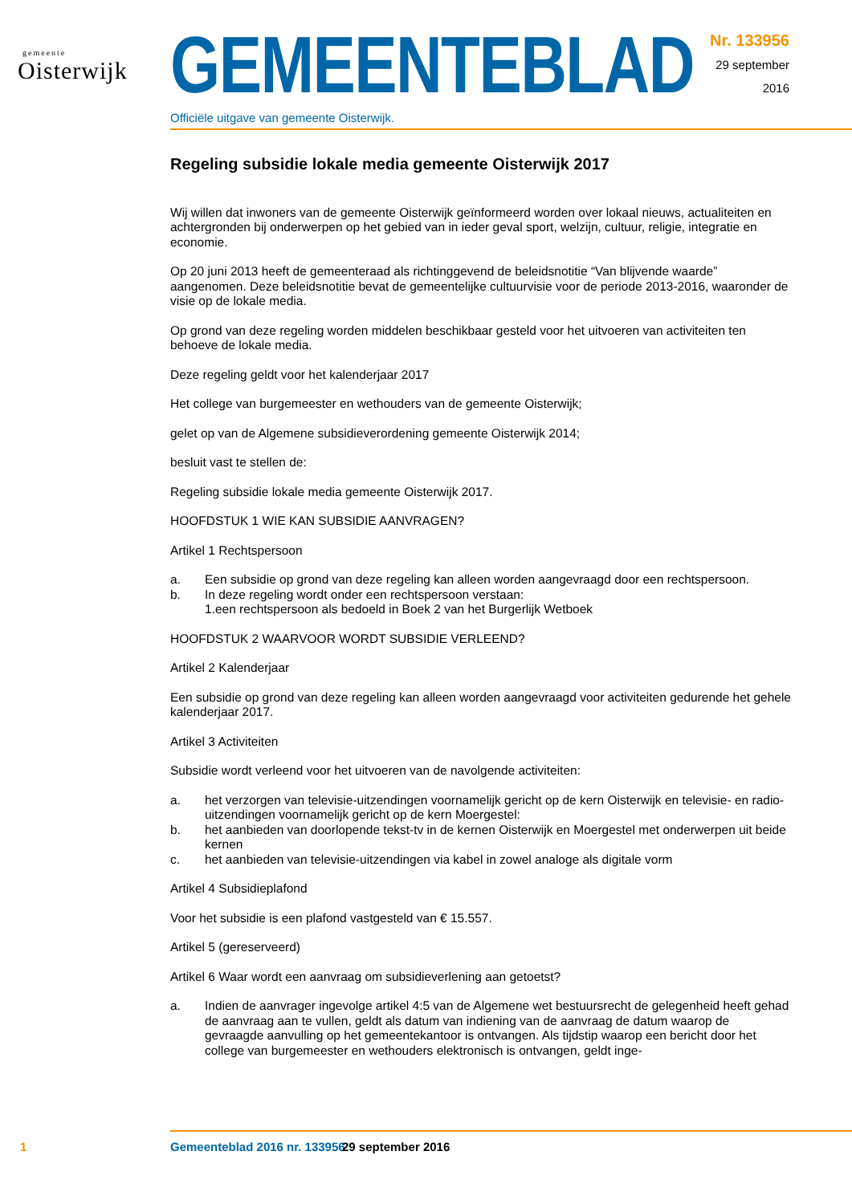gemeente
Oisterwijk
GEMEENTEBLAD
Officiële uitgave van gemeente Oisterwijk.
Nr. 133956
29 september
2016
Regeling subsidie lokale media gemeente Oisterwijk 2017
Wij willen dat inwoners van de gemeente Oisterwijk geïnformeerd worden over lokaal nieuws, actualiteiten en achtergronden bij onderwerpen op het gebied van in ieder geval sport, welzijn, cultuur, religie, integratie en economie.
Op 20 juni 2013 heeft de gemeenteraad als richtinggevend de beleidsnotitie “Van blijvende waarde” aangenomen. Deze beleidsnotitie bevat de gemeentelijke cultuurvisie voor de periode 2013-2016, waaronder de visie op de lokale media.
Op grond van deze regeling worden middelen beschikbaar gesteld voor het uitvoeren van activiteiten ten behoeve de lokale media.
Deze regeling geldt voor het kalenderjaar 2017
Het college van burgemeester en wethouders van de gemeente Oisterwijk;
gelet op van de Algemene subsidieverordening gemeente Oisterwijk 2014;
besluit vast te stellen de:
Regeling subsidie lokale media gemeente Oisterwijk 2017.
HOOFDSTUK 1 WIE KAN SUBSIDIE AANVRAGEN?
Artikel 1 Rechtspersoon
a. Een subsidie op grond van deze regeling kan alleen worden aangevraagd door een rechtspersoon.
b. In deze regeling wordt onder een rechtspersoon verstaan:
1.een rechtspersoon als bedoeld in Boek 2 van het Burgerlijk Wetboek
HOOFDSTUK 2 WAARVOOR WORDT SUBSIDIE VERLEEND?
Artikel 2 Kalenderjaar
Een subsidie op grond van deze regeling kan alleen worden aangevraagd voor activiteiten gedurende het gehele kalenderjaar 2017.
Artikel 3 Activiteiten
Subsidie wordt verleend voor het uitvoeren van de navolgende activiteiten:
a. het verzorgen van televisie-uitzendingen voornamelijk gericht op de kern Oisterwijk en televisie- en radio-uitzendingen voornamelijk gericht op de kern Moergestel:
b. het aanbieden van doorlopende tekst-tv in de kernen Oisterwijk en Moergestel met onderwerpen uit beide kernen
c. het aanbieden van televisie-uitzendingen via kabel in zowel analoge als digitale vorm
Artikel 4 Subsidieplafond
Voor het subsidie is een plafond vastgesteld van € 15.557.
Artikel 5 (gereserveerd)
Artikel 6 Waar wordt een aanvraag om subsidieverlening aan getoetst?
a. Indien de aanvrager ingevolge artikel 4:5 van de Algemene wet bestuursrecht de gelegenheid heeft gehad de aanvraag aan te vullen, geldt als datum van indiening van de aanvraag de datum waarop de gevraagde aanvulling op het gemeentekantoor is ontvangen. Als tijdstip waarop een bericht door het college van burgemeester en wethouders elektronisch is ontvangen, geldt inge-
1 Gemeenteblad 2016 nr. 133956 29 september 2016